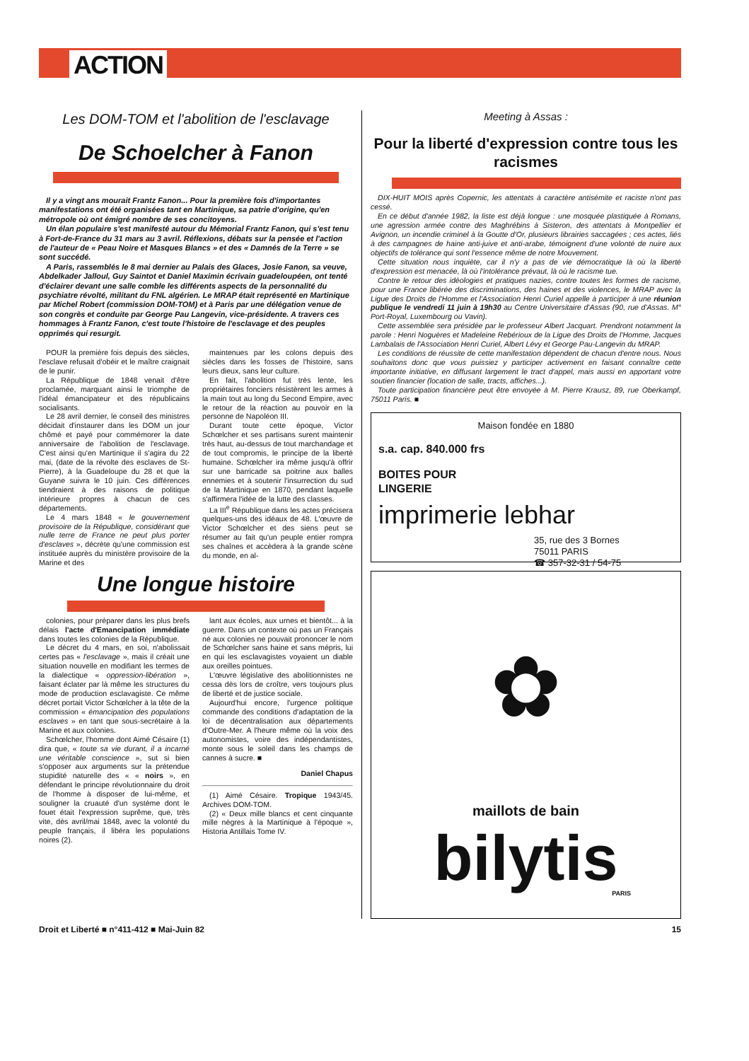ACTION
Les DOM-TOM et l'abolition de l'esclavage
De Schoelcher à Fanon
Il y a vingt ans mourait Frantz Fanon... Pour la première fois d'importantes manifestations ont été organisées tant en Martinique, sa patrie d'origine, qu'en métropole où ont émigré nombre de ses concitoyens.
Un élan populaire s'est manifesté autour du Mémorial Frantz Fanon, qui s'est tenu à Fort-de-France du 31 mars au 3 avril. Réflexions, débats sur la pensée et l'action de l'auteur de « Peau Noire et Masques Blancs » et des « Damnés de la Terre » se sont succédé.
A Paris, rassemblés le 8 mai dernier au Palais des Glaces, Josie Fanon, sa veuve, Abdelkader Jalloul, Guy Saintot et Daniel Maximin écrivain guadeloupéen, ont tenté d'éclairer devant une salle comble les différents aspects de la personnalité du psychiatre révolté, militant du FNL algérien. Le MRAP était représenté en Martinique par Michel Robert (commission DOM-TOM) et à Paris par une délégation venue de son congrès et conduite par George Pau Langevin, vice-présidente. A travers ces hommages à Frantz Fanon, c'est toute l'histoire de l'esclavage et des peuples opprimés qui resurgit.
POUR la première fois depuis des siècles, l'esclave refusait d'obéir et le maître craignait de le punir.
La République de 1848 venait d'être proclamée, marquant ainsi le triomphe de l'idéal émancipateur et des républicains socialisants.
Le 28 avril dernier, le conseil des ministres décidait d'instaurer dans les DOM un jour chômé et payé pour commémorer la date anniversaire de l'abolition de l'esclavage. C'est ainsi qu'en Martinique il s'agira du 22 mai, (date de la révolte des esclaves de St-Pierre), à la Guadeloupe du 28 et que la Guyane suivra le 10 juin. Ces différences tiendraient à des raisons de politique intérieure propres à chacun de ces départements.
Le 4 mars 1848 « le gouvernement provisoire de la République, considérant que nulle terre de France ne peut plus porter d'esclaves », décrète qu'une commission est instituée auprès du ministère provisoire de la Marine et des
maintenues par les colons depuis des siècles dans les fosses de l'histoire, sans leurs dieux, sans leur culture.
En fait, l'abolition fut très lente, les propriétaires fonciers résistèrent les armes à la main tout au long du Second Empire, avec le retour de la réaction au pouvoir en la personne de Napoléon III.
Durant toute cette époque, Victor Schœlcher et ses partisans surent maintenir très haut, au-dessus de tout marchandage et de tout compromis, le principe de la liberté humaine. Schœlcher ira même jusqu'à offrir sur une barricade sa poitrine aux balles ennemies et à soutenir l'insurrection du sud de la Martinique en 1870, pendant laquelle s'affirmera l'idée de la lutte des classes.
La III<sup>e</sup> République dans les actes précisera quelques-uns des idéaux de 48. L'œuvre de Victor Schœlcher et des siens peut se résumer au fait qu'un peuple entier rompra ses chaînes et accèdera à la grande scène du monde, en al-
Une longue histoire
colonies, pour préparer dans les plus brefs délais l'acte d'Emancipation immédiate dans toutes les colonies de la République.
Le décret du 4 mars, en soi, n'abolissait certes pas « l'esclavage », mais il créait une situation nouvelle en modifiant les termes de la dialectique « oppression-libération », faisant éclater par là même les structures du mode de production esclavagiste. Ce même décret portait Victor Schœlcher à la tête de la commission « émancipation des populations esclaves » en tant que sous-secrétaire à la Marine et aux colonies.
Schœlcher, l'homme dont Aimé Césaire (1) dira que, « toute sa vie durant, il a incarné une véritable conscience », sut si bien s'opposer aux arguments sur la prétendue stupidité naturelle des « « noirs », en défendant le principe révolutionnaire du droit de l'homme à disposer de lui-même, et souligner la cruauté d'un système dont le fouet était l'expression suprême, que, très vite, dès avril/mai 1848, avec la volonté du peuple français, il libéra les populations noires (2).
lant aux écoles, aux urnes et bientôt... à la guerre. Dans un contexte où pas un Français né aux colonies ne pouvait prononcer le nom de Schœlcher sans haine et sans mépris, lui en qui les esclavagistes voyaient un diable aux oreilles pointues.
L'œuvre législative des abolitionnistes ne cessa dès lors de croître, vers toujours plus de liberté et de justice sociale.
Aujourd'hui encore, l'urgence politique commande des conditions d'adaptation de la loi de décentralisation aux départements d'Outre-Mer. A l'heure même où la voix des autonomistes, voire des indépendantistes, monte sous le soleil dans les champs de cannes à sucre. ■
Daniel Chapus
(1) Aimé Césaire. Tropique 1943/45. Archives DOM-TOM.
(2) « Deux mille blancs et cent cinquante mille nègres à la Martinique à l'époque », Historia Antillais Tome IV.
Meeting à Assas :
Pour la liberté d'expression contre tous les racismes
DIX-HUIT MOIS après Copernic, les attentats à caractère antisémite et raciste n'ont pas cessé.
En ce début d'année 1982, la liste est déjà longue : une mosquée plastiquée à Romans, une agression armée contre des Maghrébins à Sisteron, des attentats à Montpellier et Avignon, un incendie criminel à la Goutte d'Or, plusieurs librairies saccagées ; ces actes, liés à des campagnes de haine anti-juive et anti-arabe, témoignent d'une volonté de nuire aux objectifs de tolérance qui sont l'essence même de notre Mouvement.
Cette situation nous inquiète, car il n'y a pas de vie démocratique là où la liberté d'expression est menacée, là où l'intolérance prévaut, là où le racisme tue.
Contre le retour des idéologies et pratiques nazies, contre toutes les formes de racisme, pour une France libérée des discriminations, des haines et des violences, le MRAP avec la Ligue des Droits de l'Homme et l'Association Henri Curiel appelle à participer à une réunion publique le vendredi 11 juin à 19h30 au Centre Universitaire d'Assas (90, rue d'Assas. M° Port-Royal, Luxembourg ou Vavin).
Cette assemblée sera présidée par le professeur Albert Jacquart. Prendront notamment la parole : Henri Noguères et Madeleine Rebérioux de la Ligue des Droits de l'Homme, Jacques Lambalais de l'Association Henri Curiel, Albert Lévy et George Pau-Langevin du MRAP.
Les conditions de réussite de cette manifestation dépendent de chacun d'entre nous. Nous souhaitons donc que vous puissiez y participer activement en faisant connaître cette importante initiative, en diffusant largement le tract d'appel, mais aussi en apportant votre soutien financier (location de salle, tracts, affiches...).
Toute participation financière peut être envoyée à M. Pierre Krausz, 89, rue Oberkampf, 75011 Paris. ■
Maison fondée en 1880
s.a. cap. 840.000 frs
BOITES POUR
LINGERIE
imprimerie lebhar
35, rue des 3 Bornes
75011 PARIS
☎ 357-32-31 / 54-75
✿
maillots de bain
bilytis
PARIS
Droit et Liberté ■ n°411-412 ■ Mai-Juin 82 15